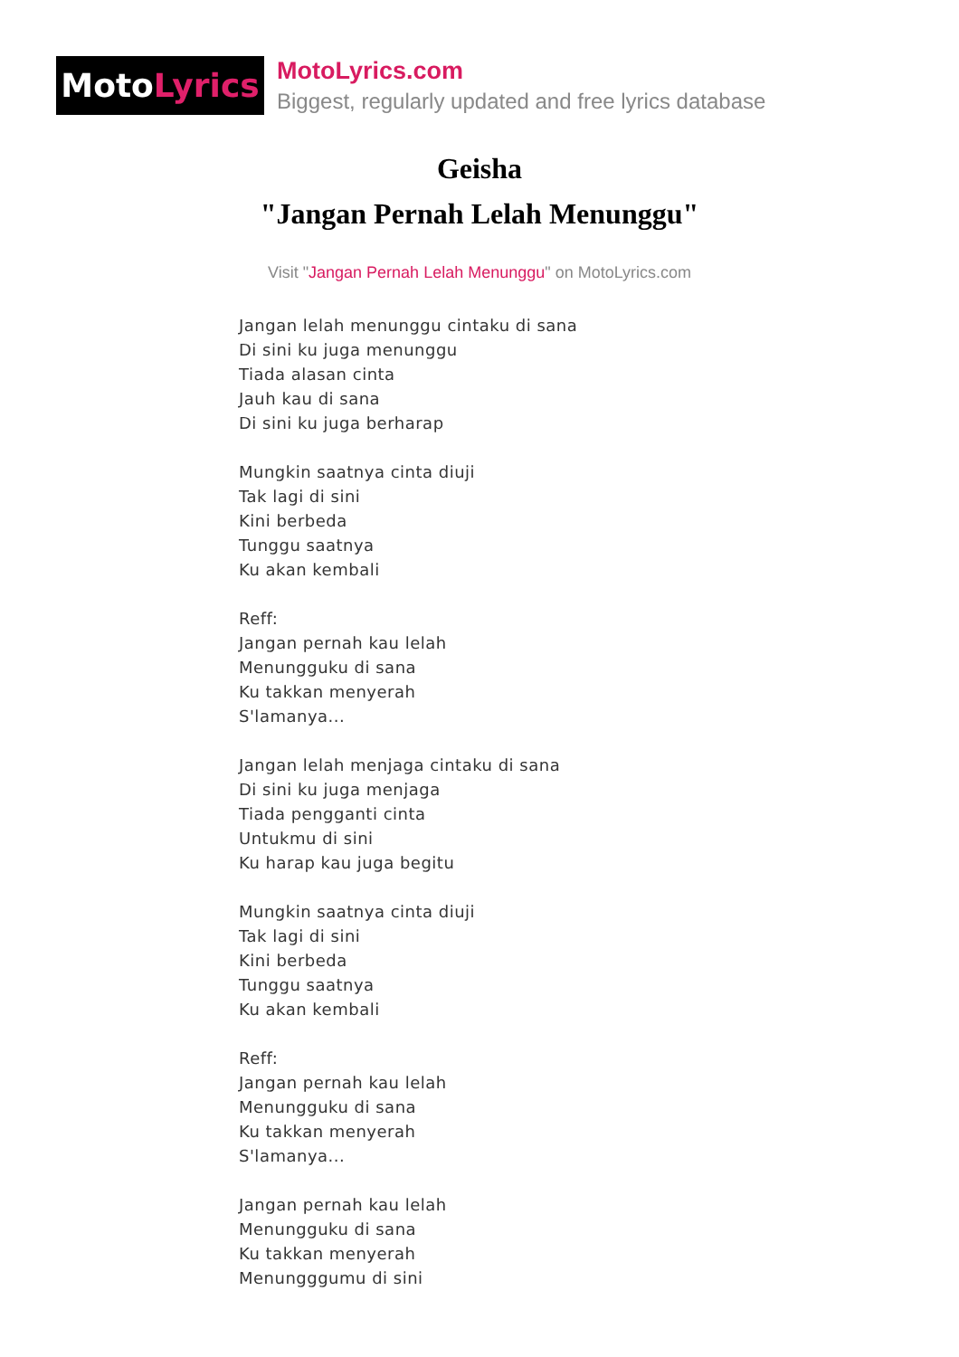Moto Lyrics
MotoLyrics.com
Biggest, regularly updated and free lyrics database
Geisha
"Jangan Pernah Lelah Menunggu"
Visit "Jangan Pernah Lelah Menunggu" on MotoLyrics.com
Jangan lelah menunggu cintaku di sana
Di sini ku juga menunggu
Tiada alasan cinta
Jauh kau di sana
Di sini ku juga berharap
Mungkin saatnya cinta diuji
Tak lagi di sini
Kini berbeda
Tunggu saatnya
Ku akan kembali
Reff:
Jangan pernah kau lelah
Menungguku di sana
Ku takkan menyerah
S'lamanya...
Jangan lelah menjaga cintaku di sana
Di sini ku juga menjaga
Tiada pengganti cinta
Untukmu di sini
Ku harap kau juga begitu
Mungkin saatnya cinta diuji
Tak lagi di sini
Kini berbeda
Tunggu saatnya
Ku akan kembali
Reff:
Jangan pernah kau lelah
Menungguku di sana
Ku takkan menyerah
S'lamanya...
Jangan pernah kau lelah
Menungguku di sana
Ku takkan menyerah
Menungggumu di sini